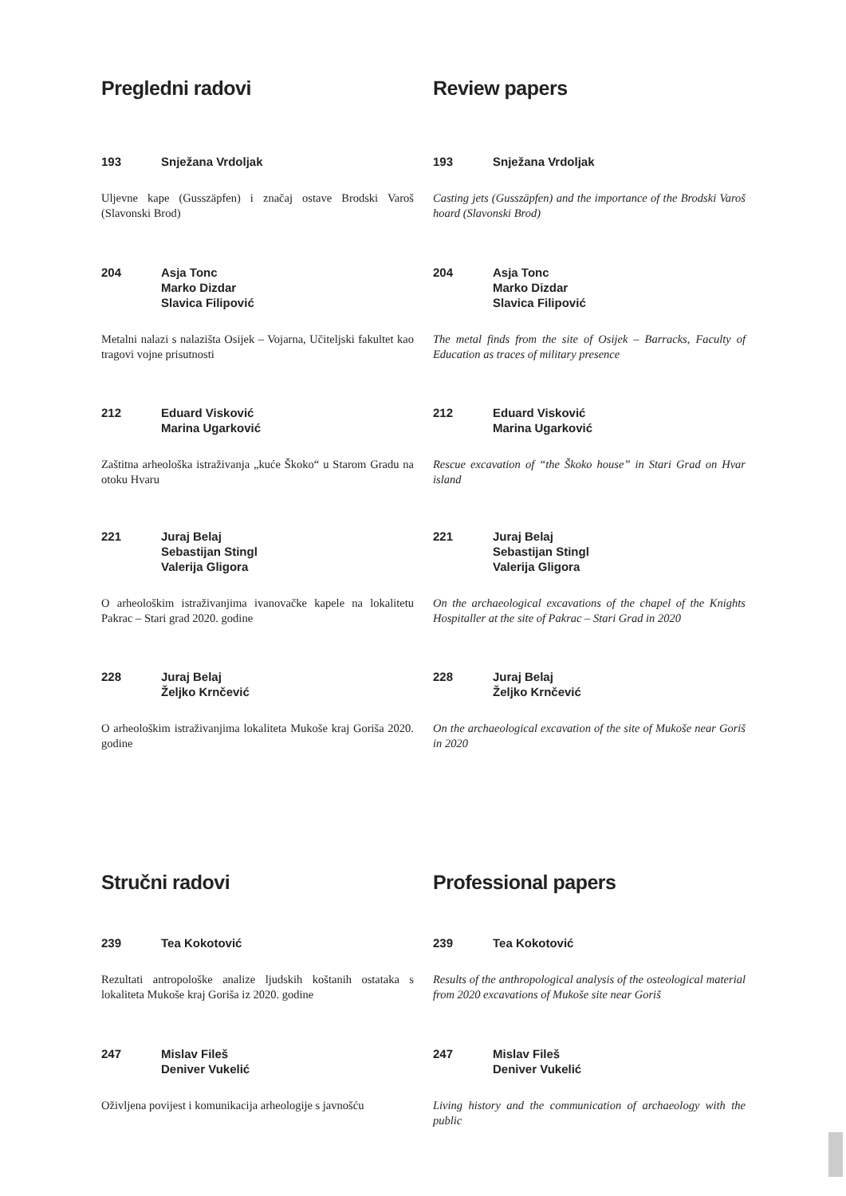Pregledni radovi
193 Snježana Vrdoljak
Uljevne kape (Gusszäpfen) i značaj ostave Brodski Varoš (Slavonski Brod)
204 Asja Tonc
Marko Dizdar
Slavica Filipović
Metalni nalazi s nalazišta Osijek – Vojarna, Učiteljski fakultet kao tragovi vojne prisutnosti
212 Eduard Visković
Marina Ugarković
Zaštitna arheološka istraživanja „kuće Škoko“ u Starom Gradu na otoku Hvaru
221 Juraj Belaj
Sebastijan Stingl
Valerija Gligora
O arheološkim istraživanjima ivanovačke kapele na lokalitetu Pakrac – Stari grad 2020. godine
228 Juraj Belaj
Željko Krnčević
O arheološkim istraživanjima lokaliteta Mukoše kraj Goriša 2020. godine
Stručni radovi
239 Tea Kokotović
Rezultati antropološke analize ljudskih koštanih ostataka s lokaliteta Mukoše kraj Goriša iz 2020. godine
247 Mislav Fileš
Deniver Vukelić
Oživljena povijest i komunikacija arheologije s javnošću
Review papers
193 Snježana Vrdoljak
Casting jets (Gusszäpfen) and the importance of the Brodski Varoš hoard (Slavonski Brod)
204 Asja Tonc
Marko Dizdar
Slavica Filipović
The metal finds from the site of Osijek – Barracks, Faculty of Education as traces of military presence
212 Eduard Visković
Marina Ugarković
Rescue excavation of “the Škoko house” in Stari Grad on Hvar island
221 Juraj Belaj
Sebastijan Stingl
Valerija Gligora
On the archaeological excavations of the chapel of the Knights Hospitaller at the site of Pakrac – Stari Grad in 2020
228 Juraj Belaj
Željko Krnčević
On the archaeological excavation of the site of Mukoše near Goriš in 2020
Professional papers
239 Tea Kokotović
Results of the anthropological analysis of the osteological material from 2020 excavations of Mukoše site near Goriš
247 Mislav Fileš
Deniver Vukelić
Living history and the communication of archaeology with the public